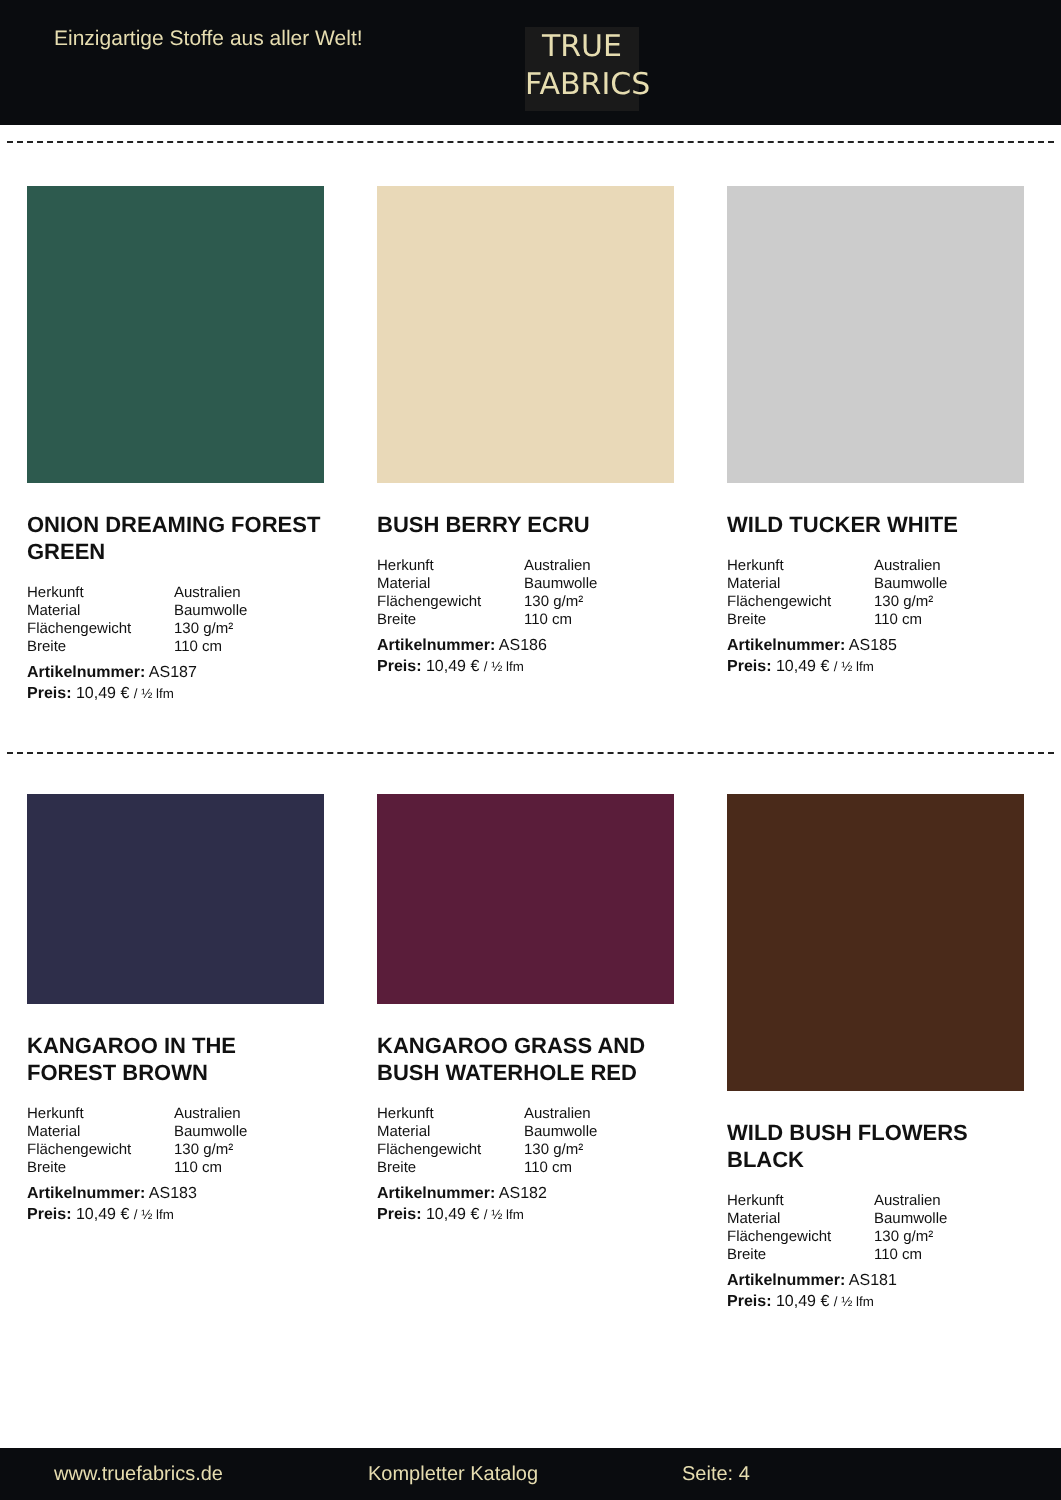Einzigartige Stoffe aus aller Welt!
TRUE
FABRICS
ONION DREAMING FOREST GREEN
| Herkunft | Australien |
| Material | Baumwolle |
| Flächengewicht | 130 g/m² |
| Breite | 110 cm |
Artikelnummer: AS187
Preis: 10,49 € / ½ lfm
BUSH BERRY ECRU
| Herkunft | Australien |
| Material | Baumwolle |
| Flächengewicht | 130 g/m² |
| Breite | 110 cm |
Artikelnummer: AS186
Preis: 10,49 € / ½ lfm
WILD TUCKER WHITE
| Herkunft | Australien |
| Material | Baumwolle |
| Flächengewicht | 130 g/m² |
| Breite | 110 cm |
Artikelnummer: AS185
Preis: 10,49 € / ½ lfm
KANGAROO IN THE FOREST BROWN
| Herkunft | Australien |
| Material | Baumwolle |
| Flächengewicht | 130 g/m² |
| Breite | 110 cm |
Artikelnummer: AS183
Preis: 10,49 € / ½ lfm
KANGAROO GRASS AND BUSH WATERHOLE RED
| Herkunft | Australien |
| Material | Baumwolle |
| Flächengewicht | 130 g/m² |
| Breite | 110 cm |
Artikelnummer: AS182
Preis: 10,49 € / ½ lfm
WILD BUSH FLOWERS BLACK
| Herkunft | Australien |
| Material | Baumwolle |
| Flächengewicht | 130 g/m² |
| Breite | 110 cm |
Artikelnummer: AS181
Preis: 10,49 € / ½ lfm
www.truefabrics.de Kompletter Katalog Seite: 4